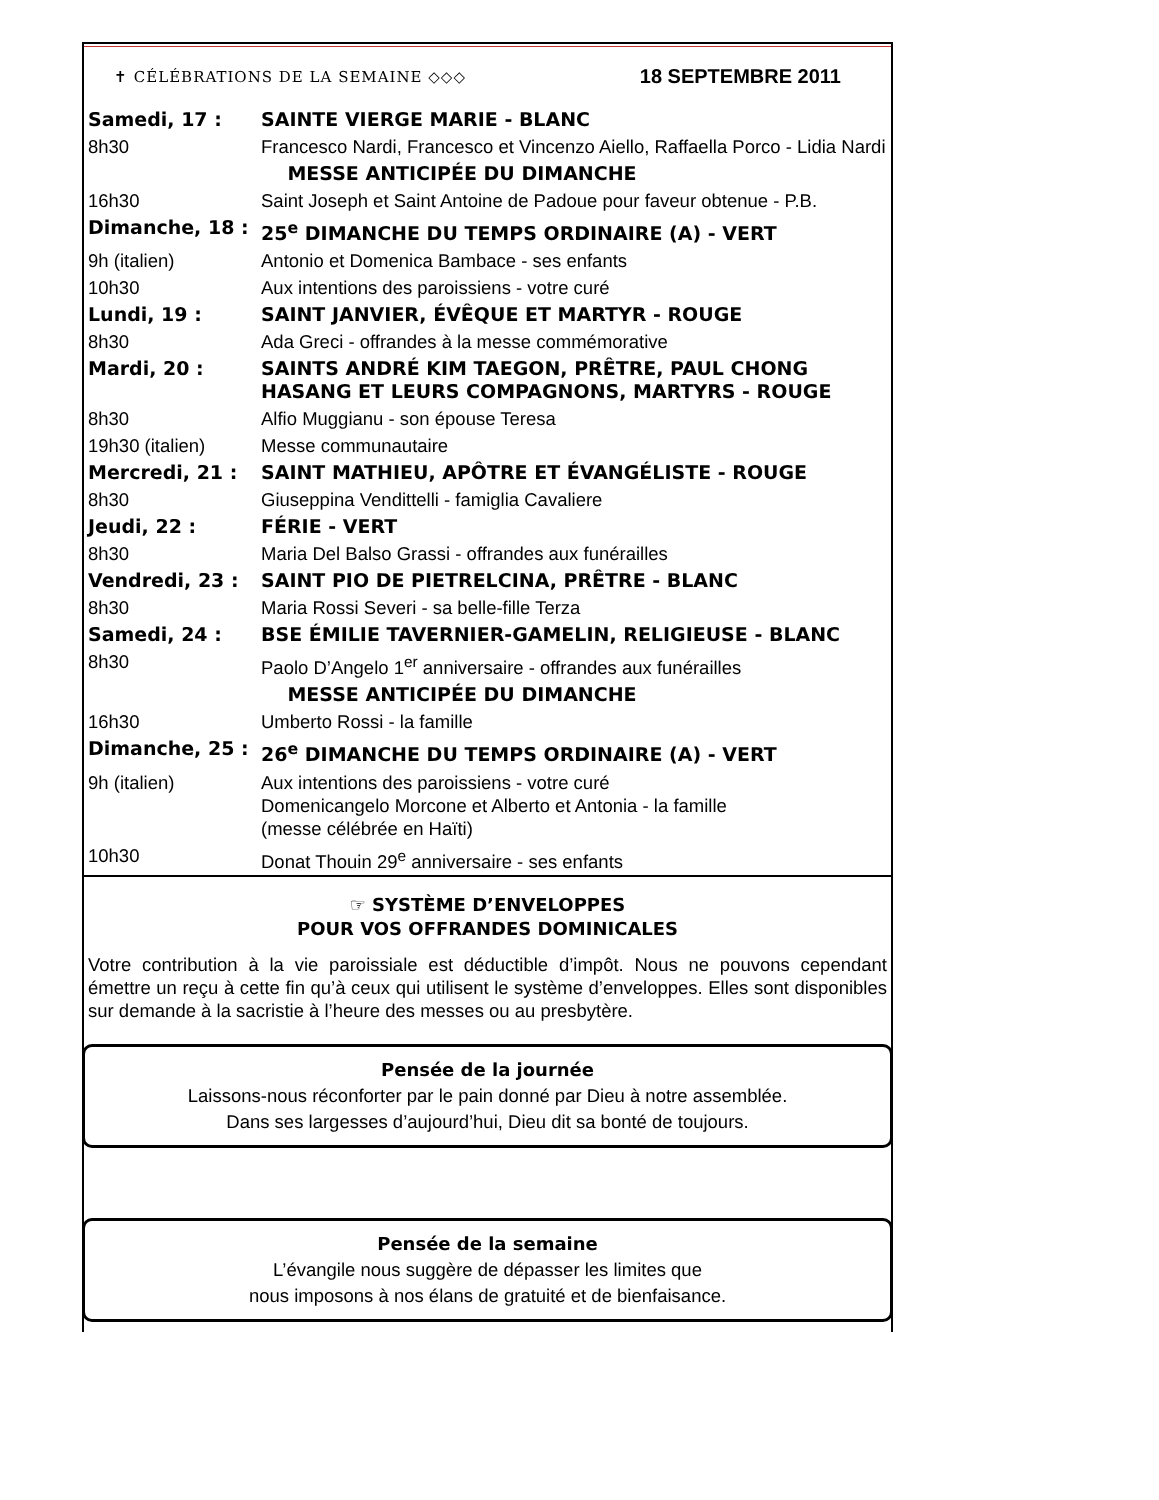✝ CÉLÉBRATIONS DE LA SEMAINE ◇◇◇ 18 SEPTEMBRE 2011
| Samedi, 17 : | SAINTE VIERGE MARIE - BLANC |
| 8h30 | Francesco Nardi, Francesco et Vincenzo Aiello, Raffaella Porco - Lidia Nardi |
| | MESSE ANTICIPÉE DU DIMANCHE |
| 16h30 | Saint Joseph et Saint Antoine de Padoue pour faveur obtenue - P.B. |
| Dimanche, 18 : | 25<sup>e</sup> DIMANCHE DU TEMPS ORDINAIRE (A) - VERT |
| 9h (italien) | Antonio et Domenica Bambace - ses enfants |
| 10h30 | Aux intentions des paroissiens - votre curé |
| Lundi, 19 : | SAINT JANVIER, ÉVÊQUE ET MARTYR - ROUGE |
| 8h30 | Ada Greci - offrandes à la messe commémorative |
| Mardi, 20 : | SAINTS ANDRÉ KIM TAEGON, PRÊTRE, PAUL CHONG HASANG ET LEURS COMPAGNONS, MARTYRS - ROUGE |
| 8h30 | Alfio Muggianu - son épouse Teresa |
| 19h30 (italien) | Messe communautaire |
| Mercredi, 21 : | SAINT MATHIEU, APÔTRE ET ÉVANGÉLISTE - ROUGE |
| 8h30 | Giuseppina Vendittelli - famiglia Cavaliere |
| Jeudi, 22 : | FÉRIE - VERT |
| 8h30 | Maria Del Balso Grassi - offrandes aux funérailles |
| Vendredi, 23 : | SAINT PIO DE PIETRELCINA, PRÊTRE - BLANC |
| 8h30 | Maria Rossi Severi - sa belle-fille Terza |
| Samedi, 24 : | BSE ÉMILIE TAVERNIER-GAMELIN, RELIGIEUSE - BLANC |
| 8h30 | Paolo D’Angelo 1<sup>er</sup> anniversaire - offrandes aux funérailles |
| | MESSE ANTICIPÉE DU DIMANCHE |
| 16h30 | Umberto Rossi - la famille |
| Dimanche, 25 : | 26<sup>e</sup> DIMANCHE DU TEMPS ORDINAIRE (A) - VERT |
| 9h (italien) | Aux intentions des paroissiens - votre curé Domenicangelo Morcone et Alberto et Antonia - la famille (messe célébrée en Haïti) |
| 10h30 | Donat Thouin 29<sup>e</sup> anniversaire - ses enfants |
☞ SYSTÈME D’ENVELOPPES
POUR VOS OFFRANDES DOMINICALES
Votre contribution à la vie paroissiale est déductible d’impôt. Nous ne pouvons cependant émettre un reçu à cette fin qu’à ceux qui utilisent le système d’enveloppes. Elles sont disponibles sur demande à la sacristie à l’heure des messes ou au presbytère.
Pensée de la journée
Laissons-nous réconforter par le pain donné par Dieu à notre assemblée.
Dans ses largesses d’aujourd’hui, Dieu dit sa bonté de toujours.
Pensée de la semaine
L’évangile nous suggère de dépasser les limites que
nous imposons à nos élans de gratuité et de bienfaisance.